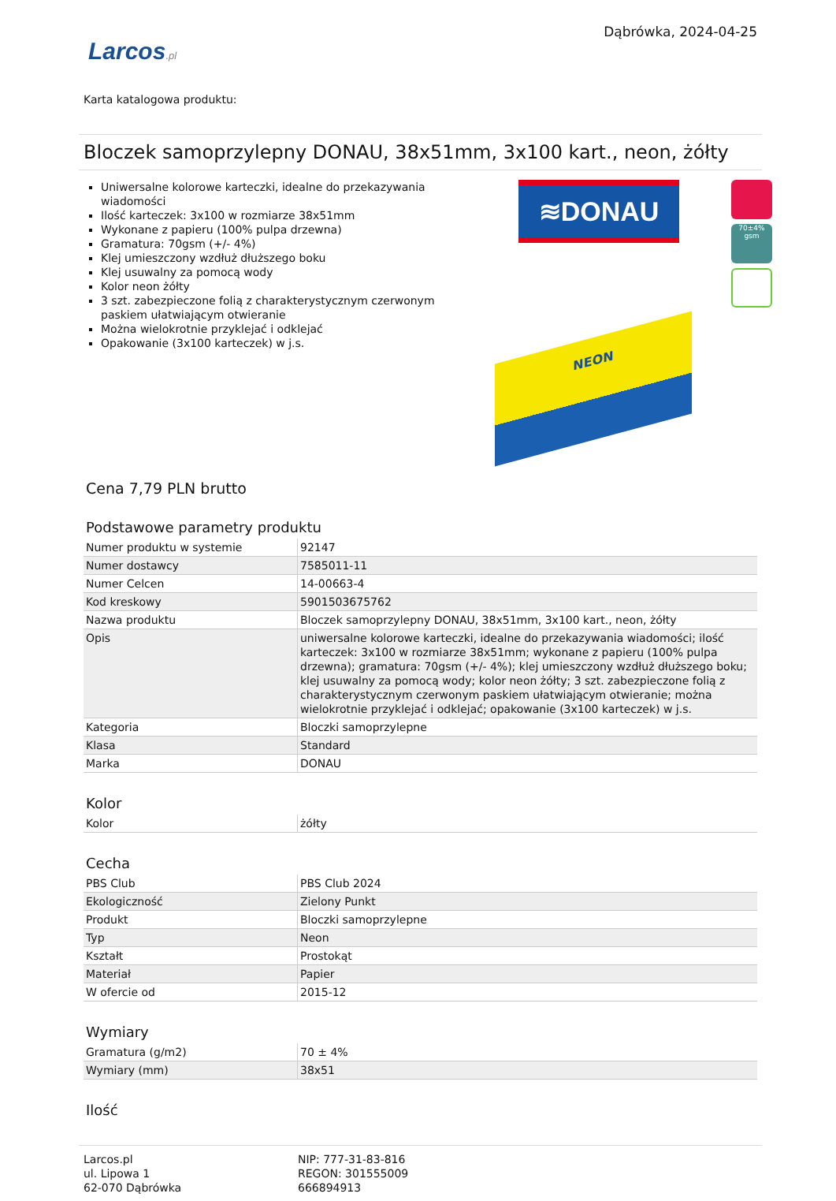Larcos.pl
Dąbrówka, 2024-04-25
Karta katalogowa produktu:
Bloczek samoprzylepny DONAU, 38x51mm, 3x100 kart., neon, żółty
Uniwersalne kolorowe karteczki, idealne do przekazywania wiadomości
Ilość karteczek: 3x100 w rozmiarze 38x51mm
Wykonane z papieru (100% pulpa drzewna)
Gramatura: 70gsm (+/- 4%)
Klej umieszczony wzdłuż dłuższego boku
Klej usuwalny za pomocą wody
Kolor neon żółty
3 szt. zabezpieczone folią z charakterystycznym czerwonym paskiem ułatwiającym otwieranie
Można wielokrotnie przyklejać i odklejać
Opakowanie (3x100 karteczek) w j.s.
≋DONAU
70±4% gsm
NEON
Cena 7,79 PLN brutto
Podstawowe parametry produktu
| Numer produktu w systemie | 92147 |
| Numer dostawcy | 7585011-11 |
| Numer Celcen | 14-00663-4 |
| Kod kreskowy | 5901503675762 |
| Nazwa produktu | Bloczek samoprzylepny DONAU, 38x51mm, 3x100 kart., neon, żółty |
| Opis | uniwersalne kolorowe karteczki, idealne do przekazywania wiadomości; ilość karteczek: 3x100 w rozmiarze 38x51mm; wykonane z papieru (100% pulpa drzewna); gramatura: 70gsm (+/- 4%); klej umieszczony wzdłuż dłuższego boku; klej usuwalny za pomocą wody; kolor neon żółty; 3 szt. zabezpieczone folią z charakterystycznym czerwonym paskiem ułatwiającym otwieranie; można wielokrotnie przyklejać i odklejać; opakowanie (3x100 karteczek) w j.s. |
| Kategoria | Bloczki samoprzylepne |
| Klasa | Standard |
| Marka | DONAU |
Kolor
| Kolor | żółty |
Cecha
| PBS Club | PBS Club 2024 |
| Ekologiczność | Zielony Punkt |
| Produkt | Bloczki samoprzylepne |
| Typ | Neon |
| Kształt | Prostokąt |
| Materiał | Papier |
| W ofercie od | 2015-12 |
Wymiary
| Gramatura (g/m2) | 70 ± 4% |
| Wymiary (mm) | 38x51 |
Ilość
Larcos.pl
ul. Lipowa 1
62-070 Dąbrówka
NIP: 777-31-83-816
REGON: 301555009
666894913